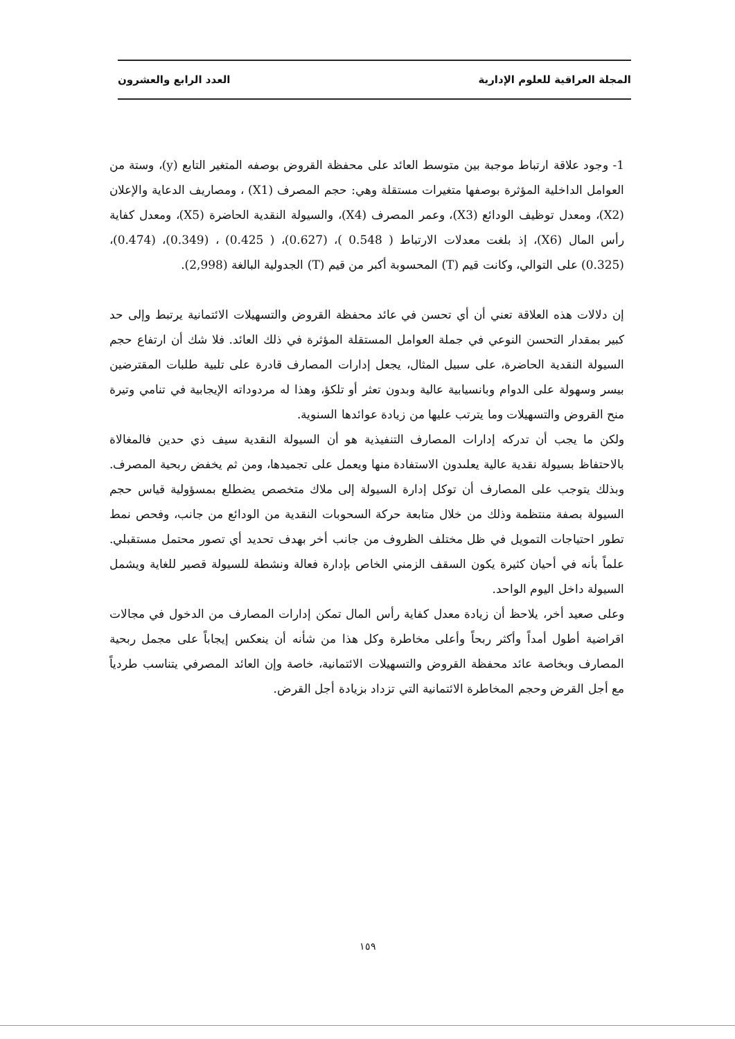المجلة العراقية للعلوم الإدارية العدد الرابع والعشرون
1- وجود علاقة ارتباط موجبة بين متوسط العائد على محفظة القروض بوصفه المتغير التابع (y)، وستة من العوامل الداخلية المؤثرة بوصفها متغيرات مستقلة وهي: حجم المصرف (X1) ، ومصاريف الدعاية والإعلان (X2)، ومعدل توظيف الودائع (X3)، وعمر المصرف (X4)، والسيولة النقدية الحاضرة (X5)، ومعدل كفاية رأس المال (X6)، إذ بلغت معدلات الارتباط ( 0.548 )، (0.627)، ( 0.425) ، (0.349)، (0.474)، (0.325) على التوالي، وكانت قيم (T) المحسوبة أكبر من قيم (T) الجدولية البالغة (2,998).
إن دلالات هذه العلاقة تعني أن أي تحسن في عائد محفظة القروض والتسهيلات الائتمانية يرتبط وإلى حد كبير بمقدار التحسن النوعي في جملة العوامل المستقلة المؤثرة في ذلك العائد. فلا شك أن ارتفاع حجم السيولة النقدية الحاضرة، على سبيل المثال، يجعل إدارات المصارف قادرة على تلبية طلبات المقترضين بيسر وسهولة على الدوام وبانسيابية عالية وبدون تعثر أو تلكؤ، وهذا له مردوداته الإيجابية في تنامي وتيرة منح القروض والتسهيلات وما يترتب عليها من زيادة عوائدها السنوية.
ولكن ما يجب أن تدركه إدارات المصارف التنفيذية هو أن السيولة النقدية سيف ذي حدين فالمغالاة بالاحتفاظ بسيولة نقدية عالية يعلىدون الاستفادة منها ويعمل على تجميدها، ومن ثم يخفض ربحية المصرف. وبذلك يتوجب على المصارف أن توكل إدارة السيولة إلى ملاك متخصص يضطلع بمسؤولية قياس حجم السيولة بصفة منتظمة وذلك من خلال متابعة حركة السحوبات النقدية من الودائع من جانب، وفحص نمط تطور احتياجات التمويل في ظل مختلف الظروف من جانب أخر بهدف تحديد أي تصور محتمل مستقبلي. علماً بأنه في أحيان كثيرة يكون السقف الزمني الخاص بإدارة فعالة ونشطة للسيولة قصير للغاية ويشمل السيولة داخل اليوم الواحد.
وعلى صعيد أخر، يلاحظ أن زيادة معدل كفاية رأس المال تمكن إدارات المصارف من الدخول في مجالات اقراضية أطول أمداً وأكثر ربحاً وأعلى مخاطرة وكل هذا من شأنه أن ينعكس إيجاباً على مجمل ربحية المصارف وبخاصة عائد محفظة القروض والتسهيلات الائتمانية، خاصة وإن العائد المصرفي يتناسب طردياً مع أجل القرض وحجم المخاطرة الائتمانية التي تزداد بزيادة أجل القرض.
١٥٩